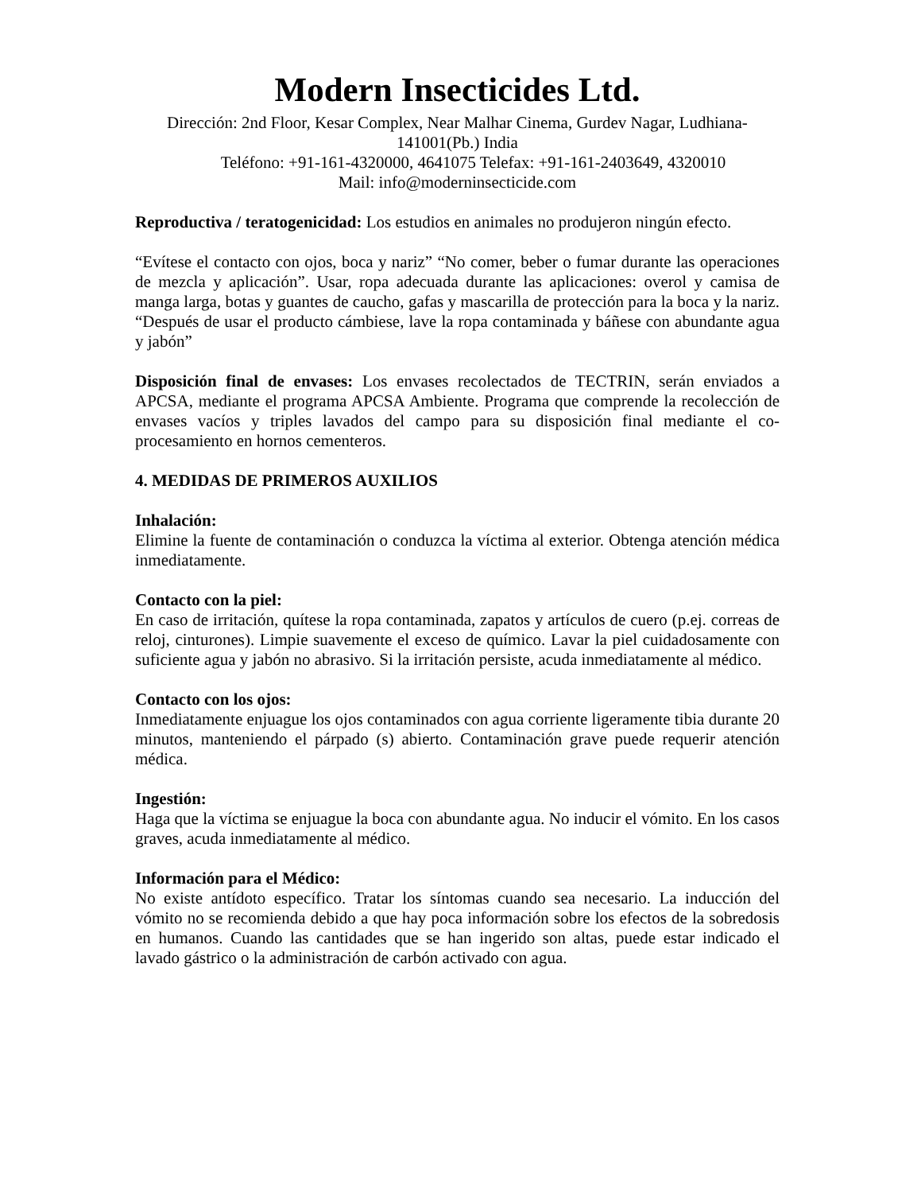Modern Insecticides Ltd.
Dirección: 2nd Floor, Kesar Complex, Near Malhar Cinema, Gurdev Nagar, Ludhiana-141001(Pb.) India
Teléfono: +91-161-4320000, 4641075 Telefax: +91-161-2403649, 4320010
Mail: info@moderninsecticide.com
Reproductiva / teratogenicidad: Los estudios en animales no produjeron ningún efecto.
“Evítese el contacto con ojos, boca y nariz” “No comer, beber o fumar durante las operaciones de mezcla y aplicación”. Usar, ropa adecuada durante las aplicaciones: overol y camisa de manga larga, botas y guantes de caucho, gafas y mascarilla de protección para la boca y la nariz. “Después de usar el producto cámbiese, lave la ropa contaminada y báñese con abundante agua y jabón”
Disposición final de envases: Los envases recolectados de TECTRIN, serán enviados a APCSA, mediante el programa APCSA Ambiente. Programa que comprende la recolección de envases vacíos y triples lavados del campo para su disposición final mediante el co-procesamiento en hornos cementeros.
4. MEDIDAS DE PRIMEROS AUXILIOS
Inhalación:
Elimine la fuente de contaminación o conduzca la víctima al exterior. Obtenga atención médica inmediatamente.
Contacto con la piel:
En caso de irritación, quítese la ropa contaminada, zapatos y artículos de cuero (p.ej. correas de reloj, cinturones). Limpie suavemente el exceso de químico. Lavar la piel cuidadosamente con suficiente agua y jabón no abrasivo. Si la irritación persiste, acuda inmediatamente al médico.
Contacto con los ojos:
Inmediatamente enjuague los ojos contaminados con agua corriente ligeramente tibia durante 20 minutos, manteniendo el párpado (s) abierto. Contaminación grave puede requerir atención médica.
Ingestión:
Haga que la víctima se enjuague la boca con abundante agua. No inducir el vómito. En los casos graves, acuda inmediatamente al médico.
Información para el Médico:
No existe antídoto específico. Tratar los síntomas cuando sea necesario. La inducción del vómito no se recomienda debido a que hay poca información sobre los efectos de la sobredosis en humanos. Cuando las cantidades que se han ingerido son altas, puede estar indicado el lavado gástrico o la administración de carbón activado con agua.